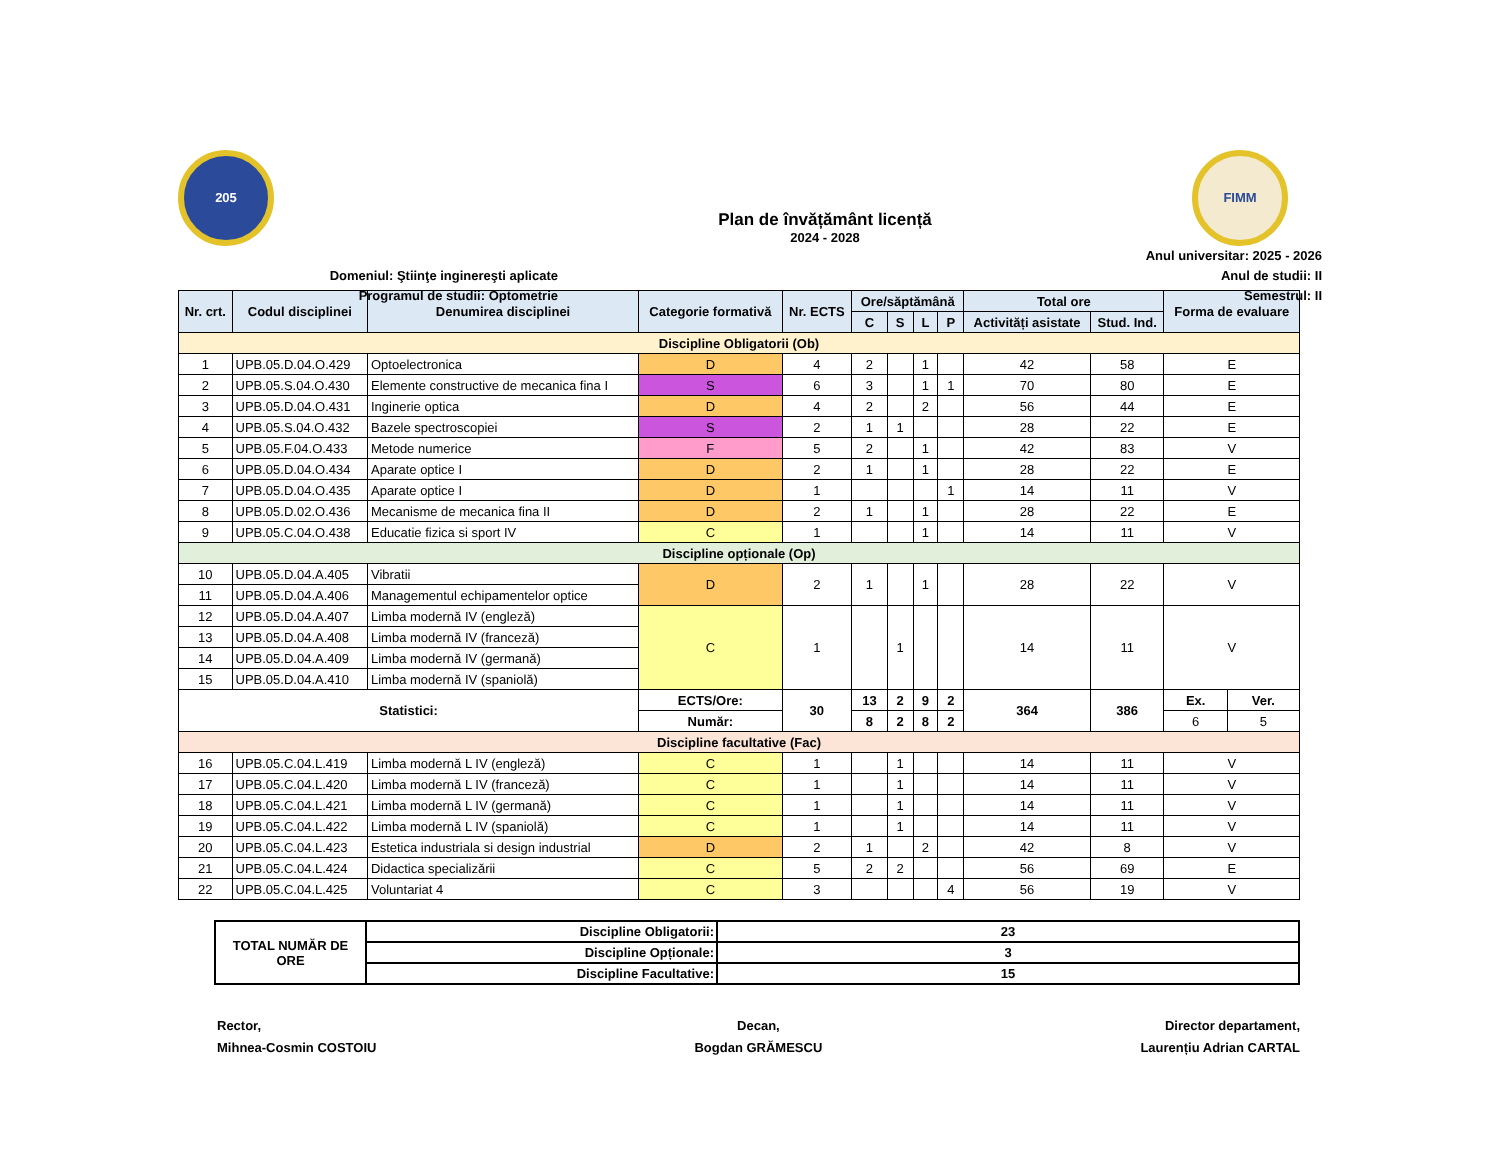205
Domeniul: Ştiinţe inginereşti aplicate
Programul de studii: Optometrie
Plan de învățământ licență
2024 - 2028
FIMM
Anul universitar: 2025 - 2026
Anul de studii: II
Semestrul: II
| Nr. crt. | Codul disciplinei | Denumirea disciplinei | Categorie formativă | Nr. ECTS | Ore/săptămână | | | | Total ore | | Forma de evaluare | |
| --- | --- | --- | --- | --- | --- | --- | --- | --- | --- | --- | --- | --- |
| | | | | | C | S | L | P | Activități asistate | Stud. Ind. | | |
| Discipline Obligatorii (Ob) | | | | | | | | | | | | |
| 1 | UPB.05.D.04.O.429 | Optoelectronica | D | 4 | 2 | | 1 | | 42 | 58 | E | |
| 2 | UPB.05.S.04.O.430 | Elemente constructive de mecanica fina I | S | 6 | 3 | | 1 | 1 | 70 | 80 | E | |
| 3 | UPB.05.D.04.O.431 | Inginerie optica | D | 4 | 2 | | 2 | | 56 | 44 | E | |
| 4 | UPB.05.S.04.O.432 | Bazele spectroscopiei | S | 2 | 1 | 1 | | | 28 | 22 | E | |
| 5 | UPB.05.F.04.O.433 | Metode numerice | F | 5 | 2 | | 1 | | 42 | 83 | V | |
| 6 | UPB.05.D.04.O.434 | Aparate optice I | D | 2 | 1 | | 1 | | 28 | 22 | E | |
| 7 | UPB.05.D.04.O.435 | Aparate optice I | D | 1 | | | | 1 | 14 | 11 | V | |
| 8 | UPB.05.D.02.O.436 | Mecanisme de mecanica fina II | D | 2 | 1 | | 1 | | 28 | 22 | E | |
| 9 | UPB.05.C.04.O.438 | Educatie fizica si sport IV | C | 1 | | | 1 | | 14 | 11 | V | |
| Discipline opționale (Op) | | | | | | | | | | | | |
| 10 | UPB.05.D.04.A.405 | Vibratii | D | 2 | 1 | | 1 | | 28 | 22 | V | |
| 11 | UPB.05.D.04.A.406 | Managementul echipamentelor optice | | | | | | | | | | |
| 12 | UPB.05.D.04.A.407 | Limba modernă IV (engleză) | C | 1 | | 1 | | | 14 | 11 | V | |
| 13 | UPB.05.D.04.A.408 | Limba modernă IV (franceză) | | | | | | | | | | |
| 14 | UPB.05.D.04.A.409 | Limba modernă IV (germană) | | | | | | | | | | |
| 15 | UPB.05.D.04.A.410 | Limba modernă IV (spaniolă) | | | | | | | | | | |
| Statistici: | | | ECTS/Ore: | 30 | 13 | 2 | 9 | 2 | 364 | 386 | Ex. | Ver. |
| | | | Număr: | | 8 | 2 | 8 | 2 | | | 6 | 5 |
| Discipline facultative (Fac) | | | | | | | | | | | | |
| 16 | UPB.05.C.04.L.419 | Limba modernă L IV (engleză) | C | 1 | | 1 | | | 14 | 11 | V | |
| 17 | UPB.05.C.04.L.420 | Limba modernă L IV (franceză) | C | 1 | | 1 | | | 14 | 11 | V | |
| 18 | UPB.05.C.04.L.421 | Limba modernă L IV (germană) | C | 1 | | 1 | | | 14 | 11 | V | |
| 19 | UPB.05.C.04.L.422 | Limba modernă L IV (spaniolă) | C | 1 | | 1 | | | 14 | 11 | V | |
| 20 | UPB.05.C.04.L.423 | Estetica industriala si design industrial | D | 2 | 1 | | 2 | | 42 | 8 | V | |
| 21 | UPB.05.C.04.L.424 | Didactica specializării | C | 5 | 2 | 2 | | | 56 | 69 | E | |
| 22 | UPB.05.C.04.L.425 | Voluntariat 4 | C | 3 | | | | 4 | 56 | 19 | V | |
| TOTAL NUMĂR DE ORE | Discipline Obligatorii: | 23 |
| | Discipline Opționale: | 3 |
| | Discipline Facultative: | 15 |
Rector,
Mihnea-Cosmin COSTOIU
Decan,
Bogdan GRĂMESCU
Director departament,
Laurențiu Adrian CARTAL